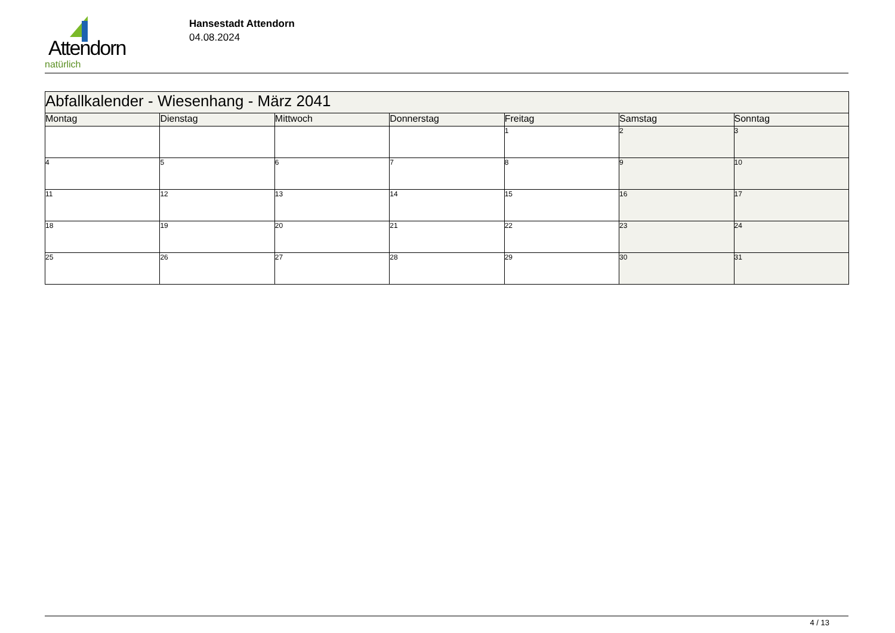Attendorn
natürlich
Hansestadt Attendorn
04.08.2024
| Abfallkalender - Wiesenhang - März 2041 | | | | | | |
| Montag | Dienstag | Mittwoch | Donnerstag | Freitag | Samstag | Sonntag |
| | | | | 1 | 2 | 3 |
| 4 | 5 | 6 | 7 | 8 | 9 | 10 |
| 11 | 12 | 13 | 14 | 15 | 16 | 17 |
| 18 | 19 | 20 | 21 | 22 | 23 | 24 |
| 25 | 26 | 27 | 28 | 29 | 30 | 31 |
4 / 13